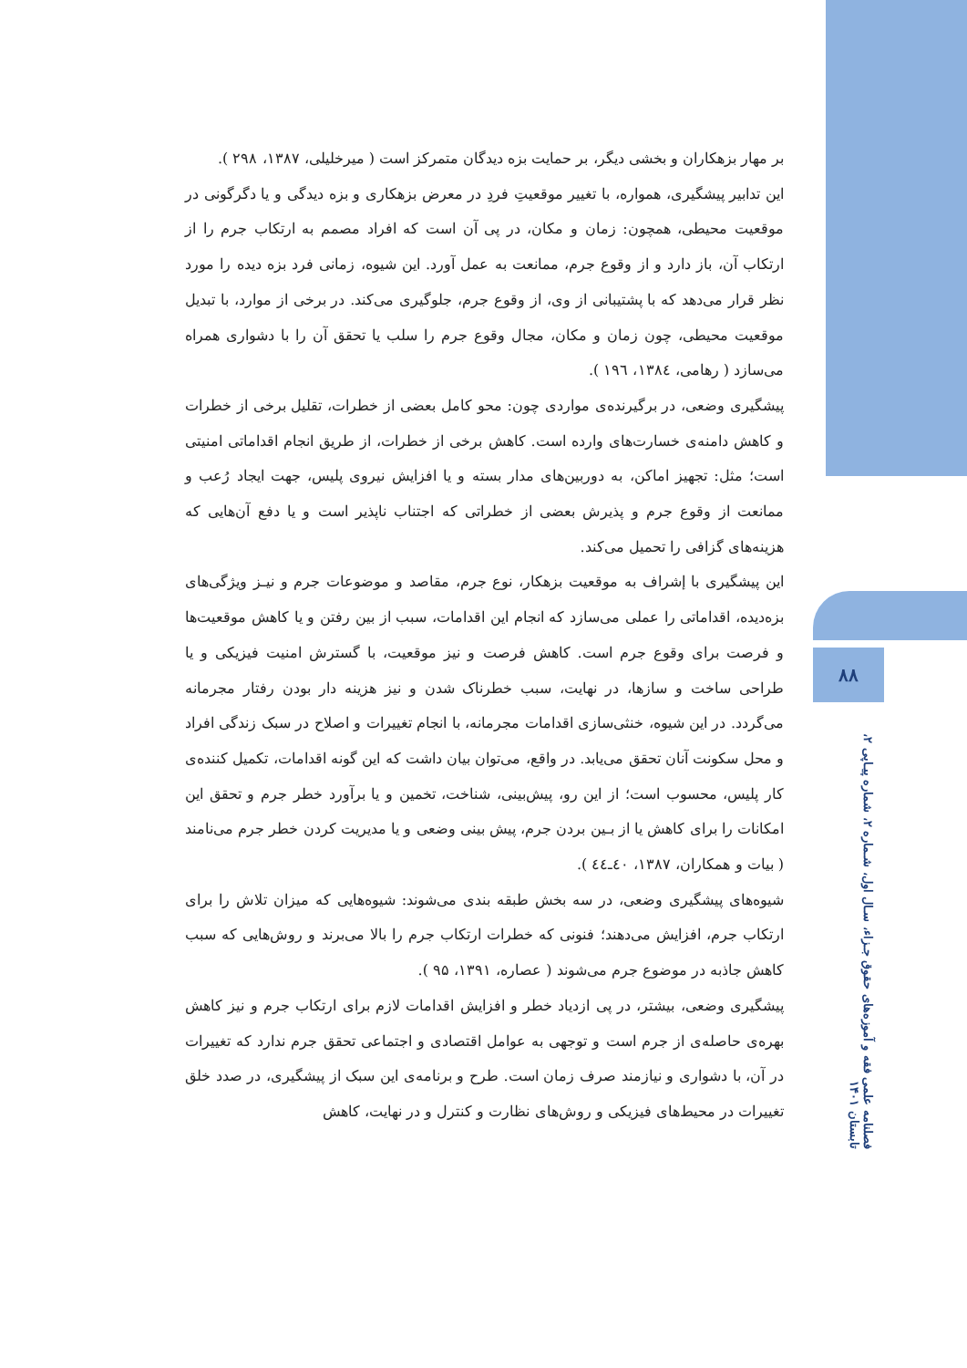۸۸
فصلنامه علمی فقه و آموزه‌های حقوق جـزاء، سـال اول، شـماره ۲، شماره پیـاپی ۲، تابستان ۱۴۰۱
بر مهار بزهکاران و بخشی دیگر، بر حمایت بزه دیدگان متمرکز است ( میرخلیلی، ۱۳۸۷، ۲۹۸ ).
این تدابیر پیشگیری، همواره، با تغییر موقعیتِ فردِ در معرض بزهکاری و بزه دیدگی و یا دگرگونی در موقعیت محیطی، همچون: زمان و مکان، در پی آن است که افراد مصمم به ارتکاب جرم را از ارتکاب آن، باز دارد و از وقوع جرم، ممانعت به عمل آورد. این شیوه، زمانی فرد بزه دیده را مورد نظر قرار می‌دهد که با پشتیبانی از وی، از وقوع جرم، جلوگیری می‌کند. در برخی از موارد، با تبدیل موقعیت محیطی، چون زمان و مکان، مجال وقوع جرم را سلب یا تحقق آن را با دشواری همراه می‌سازد ( رهامی، ۱۳۸٤، ۱۹٦ ).
پیشگیری وضعی، در برگیرنده‌ی مواردی چون: محو کامل بعضی از خطرات، تقلیل برخی از خطرات و کاهش دامنه‌ی خسارت‌های وارده است. کاهش برخی از خطرات، از طریق انجام اقداماتی امنیتی است؛ مثل: تجهیز اماکن، به دوربین‌های مدار بسته و یا افزایش نیروی پلیس، جهت ایجاد رُعب و ممانعت از وقوع جرم و پذیرش بعضی از خطراتی که اجتناب ناپذیر است و یا دفع آن‌هایی که هزینه‌های گزافی را تحمیل می‌کند.
این پیشگیری با إشراف به موقعیت بزهکار، نوع جرم، مقاصد و موضوعات جرم و نیـز ویژگی‌های بزه‌دیده، اقداماتی را عملی می‌سازد که انجام این اقدامات، سبب از بین رفتن و یا کاهش موقعیت‌ها و فرصت برای وقوع جرم است. کاهش فرصت و نیز موقعیت، با گسترش امنیت فیزیکی و یا طراحی ساخت و سازها، در نهایت، سبب خطرناک شدن و نیز هزینه دار بودن رفتار مجرمانه می‌گردد. در این شیوه، خنثی‌سازی اقدامات مجرمانه، با انجام تغییرات و اصلاح در سبک زندگی افراد و محل سکونت آنان تحقق می‌یابد. در واقع، می‌توان بیان داشت که این گونه اقدامات، تکمیل کننده‌ی کار پلیس، محسوب است؛ از این رو، پیش‌بینی، شناخت، تخمین و یا برآورد خطر جرم و تحقق این امکانات را برای کاهش یا از بـین بردن جرم، پیش بینی وضعی و یا مدیریت کردن خطر جرم می‌نامند ( بیات و همکاران، ۱۳۸۷، ٤٠ـ٤٤ ).
شیوه‌های پیشگیری وضعی، در سه بخش طبقه بندی می‌شوند: شیوه‌هایی که میزان تلاش را برای ارتکاب جرم، افزایش می‌دهند؛ فنونی که خطرات ارتکاب جرم را بالا می‌برند و روش‌هایی که سبب کاهش جاذبه در موضوع جرم می‌شوند ( عصاره، ۱۳۹۱، ۹۵ ).
پیشگیری وضعی، بیشتر، در پی ازدیاد خطر و افزایش اقدامات لازم برای ارتکاب جرم و نیز کاهش بهره‌ی حاصله‌ی از جرم است و توجهی به عوامل اقتصادی و اجتماعی تحقق جرم ندارد که تغییرات در آن، با دشواری و نیازمند صرف زمان است. طرح و برنامه‌ی این سبک از پیشگیری، در صدد خلق تغییرات در محیط‌های فیزیکی و روش‌های نظارت و کنترل و در نهایت، کاهش